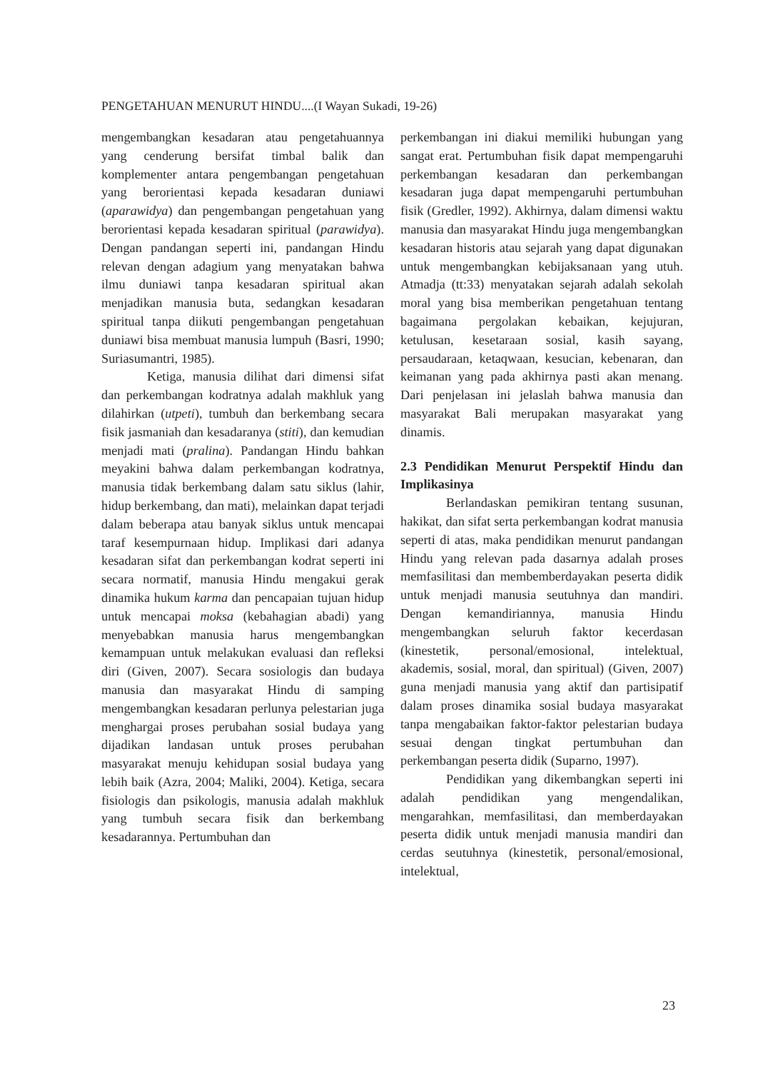PENGETAHUAN MENURUT HINDU....(I Wayan Sukadi, 19-26)
mengembangkan kesadaran atau pengetahuannya yang cenderung bersifat timbal balik dan komplementer antara pengembangan pengetahuan yang berorientasi kepada kesadaran duniawi (aparawidya) dan pengembangan pengetahuan yang berorientasi kepada kesadaran spiritual (parawidya). Dengan pandangan seperti ini, pandangan Hindu relevan dengan adagium yang menyatakan bahwa ilmu duniawi tanpa kesadaran spiritual akan menjadikan manusia buta, sedangkan kesadaran spiritual tanpa diikuti pengembangan pengetahuan duniawi bisa membuat manusia lumpuh (Basri, 1990; Suriasumantri, 1985).
Ketiga, manusia dilihat dari dimensi sifat dan perkembangan kodratnya adalah makhluk yang dilahirkan (utpeti), tumbuh dan berkembang secara fisik jasmaniah dan kesadaranya (stiti), dan kemudian menjadi mati (pralina). Pandangan Hindu bahkan meyakini bahwa dalam perkembangan kodratnya, manusia tidak berkembang dalam satu siklus (lahir, hidup berkembang, dan mati), melainkan dapat terjadi dalam beberapa atau banyak siklus untuk mencapai taraf kesempurnaan hidup. Implikasi dari adanya kesadaran sifat dan perkembangan kodrat seperti ini secara normatif, manusia Hindu mengakui gerak dinamika hukum karma dan pencapaian tujuan hidup untuk mencapai moksa (kebahagian abadi) yang menyebabkan manusia harus mengembangkan kemampuan untuk melakukan evaluasi dan refleksi diri (Given, 2007). Secara sosiologis dan budaya manusia dan masyarakat Hindu di samping mengembangkan kesadaran perlunya pelestarian juga menghargai proses perubahan sosial budaya yang dijadikan landasan untuk proses perubahan masyarakat menuju kehidupan sosial budaya yang lebih baik (Azra, 2004; Maliki, 2004). Ketiga, secara fisiologis dan psikologis, manusia adalah makhluk yang tumbuh secara fisik dan berkembang kesadarannya. Pertumbuhan dan
perkembangan ini diakui memiliki hubungan yang sangat erat. Pertumbuhan fisik dapat mempengaruhi perkembangan kesadaran dan perkembangan kesadaran juga dapat mempengaruhi pertumbuhan fisik (Gredler, 1992). Akhirnya, dalam dimensi waktu manusia dan masyarakat Hindu juga mengembangkan kesadaran historis atau sejarah yang dapat digunakan untuk mengembangkan kebijaksanaan yang utuh. Atmadja (tt:33) menyatakan sejarah adalah sekolah moral yang bisa memberikan pengetahuan tentang bagaimana pergolakan kebaikan, kejujuran, ketulusan, kesetaraan sosial, kasih sayang, persaudaraan, ketaqwaan, kesucian, kebenaran, dan keimanan yang pada akhirnya pasti akan menang. Dari penjelasan ini jelaslah bahwa manusia dan masyarakat Bali merupakan masyarakat yang dinamis.
2.3 Pendidikan Menurut Perspektif Hindu dan Implikasinya
Berlandaskan pemikiran tentang susunan, hakikat, dan sifat serta perkembangan kodrat manusia seperti di atas, maka pendidikan menurut pandangan Hindu yang relevan pada dasarnya adalah proses memfasilitasi dan membemberdayakan peserta didik untuk menjadi manusia seutuhnya dan mandiri. Dengan kemandiriannya, manusia Hindu mengembangkan seluruh faktor kecerdasan (kinestetik, personal/emosional, intelektual, akademis, sosial, moral, dan spiritual) (Given, 2007) guna menjadi manusia yang aktif dan partisipatif dalam proses dinamika sosial budaya masyarakat tanpa mengabaikan faktor-faktor pelestarian budaya sesuai dengan tingkat pertumbuhan dan perkembangan peserta didik (Suparno, 1997).
Pendidikan yang dikembangkan seperti ini adalah pendidikan yang mengendalikan, mengarahkan, memfasilitasi, dan memberdayakan peserta didik untuk menjadi manusia mandiri dan cerdas seutuhnya (kinestetik, personal/emosional, intelektual,
23